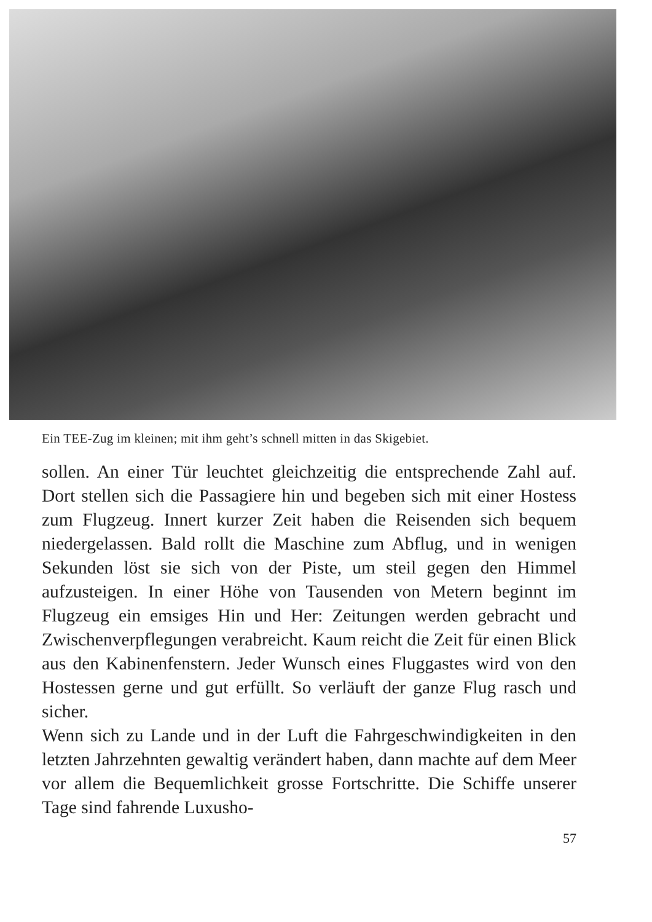Ein TEE-Zug im kleinen; mit ihm geht’s schnell mitten in das Skigebiet.
sollen. An einer Tür leuchtet gleichzeitig die entsprechende Zahl auf. Dort stellen sich die Passagiere hin und begeben sich mit einer Hostess zum Flugzeug. Innert kurzer Zeit haben die Reisenden sich bequem niedergelassen. Bald rollt die Maschine zum Abflug, und in wenigen Sekunden löst sie sich von der Piste, um steil gegen den Himmel aufzusteigen. In einer Höhe von Tausenden von Metern beginnt im Flugzeug ein emsiges Hin und Her: Zeitungen werden gebracht und Zwischenverpflegungen verabreicht. Kaum reicht die Zeit für einen Blick aus den Kabinenfenstern. Jeder Wunsch eines Fluggastes wird von den Hostessen gerne und gut erfüllt. So verläuft der ganze Flug rasch und sicher.
Wenn sich zu Lande und in der Luft die Fahrgeschwindigkeiten in den letzten Jahrzehnten gewaltig verändert haben, dann machte auf dem Meer vor allem die Bequemlichkeit grosse Fortschritte. Die Schiffe unserer Tage sind fahrende Luxusho-
57